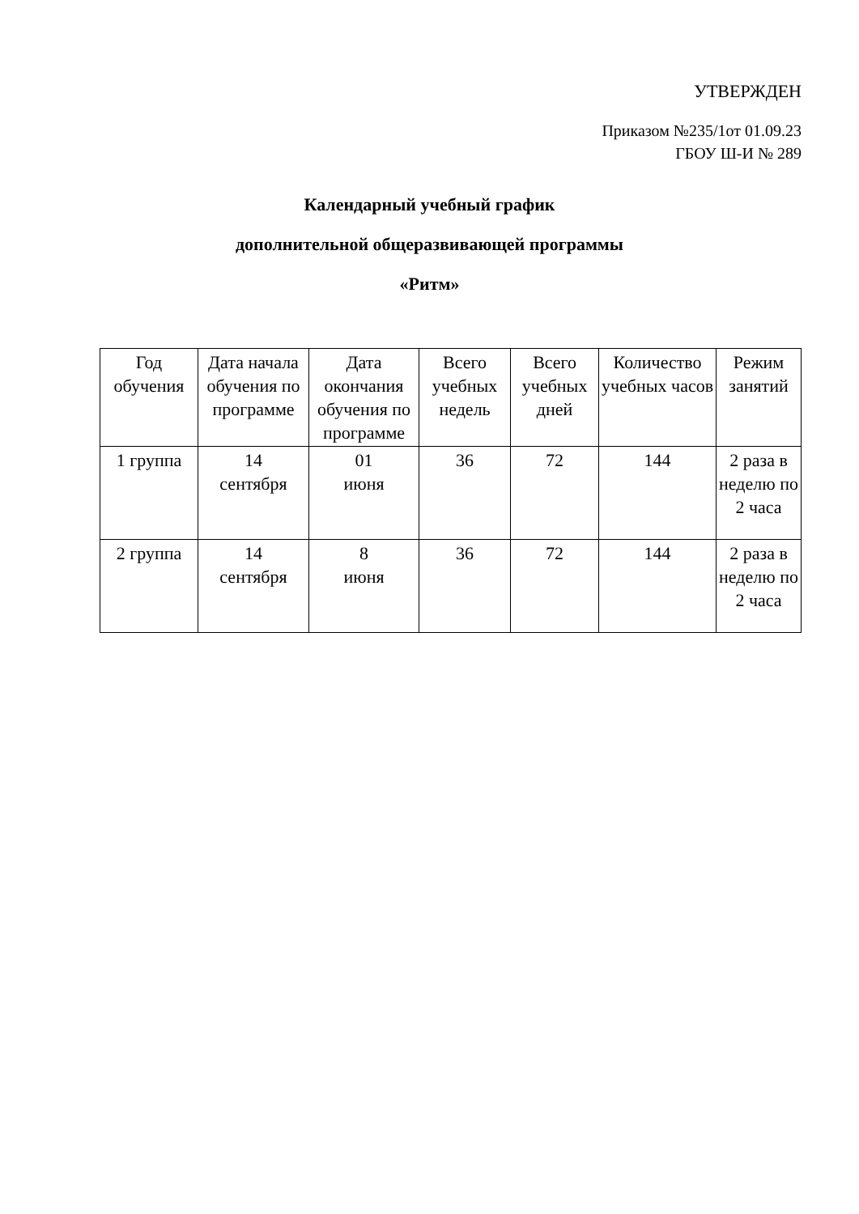УТВЕРЖДЕН
Приказом №235/1от 01.09.23
ГБОУ Ш-И № 289
Календарный учебный график
дополнительной общеразвивающей программы
«Ритм»
| Год обучения | Дата начала обучения по программе | Дата окончания обучения по программе | Всего учебных недель | Всего учебных дней | Количество учебных часов | Режим занятий |
| --- | --- | --- | --- | --- | --- | --- |
| 1 группа | 14 сентября | 01 июня | 36 | 72 | 144 | 2 раза в неделю по 2 часа |
| 2 группа | 14 сентября | 8 июня | 36 | 72 | 144 | 2 раза в неделю по 2 часа |